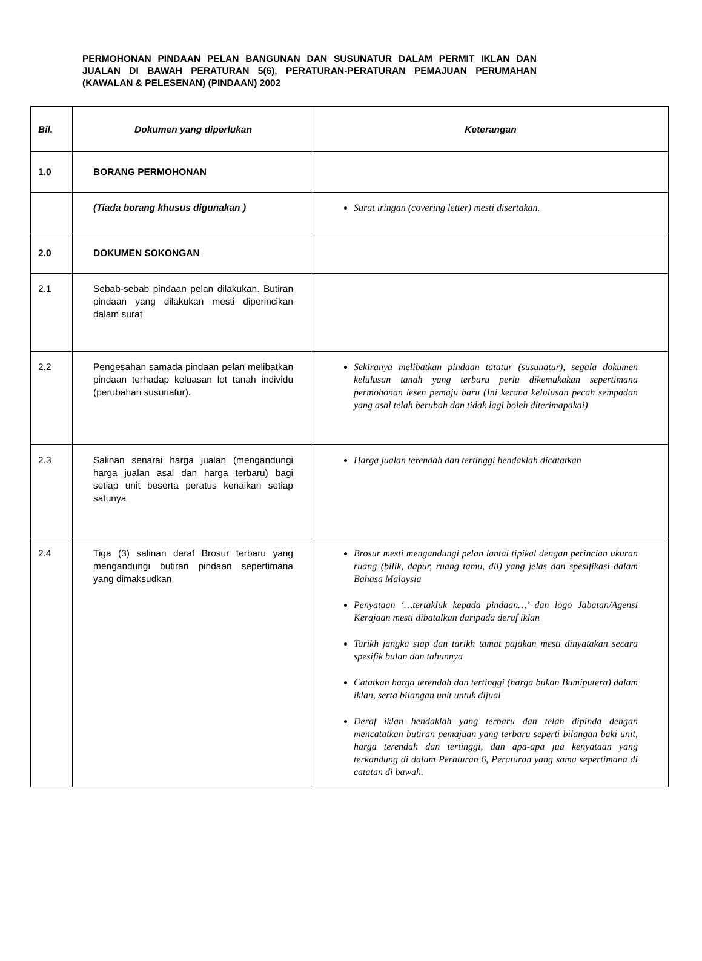PERMOHONAN PINDAAN PELAN BANGUNAN DAN SUSUNATUR DALAM PERMIT IKLAN DAN JUALAN DI BAWAH PERATURAN 5(6), PERATURAN-PERATURAN PEMAJUAN PERUMAHAN (KAWALAN & PELESENAN) (PINDAAN) 2002
| Bil. | Dokumen yang diperlukan | Keterangan |
| --- | --- | --- |
| 1.0 | BORANG PERMOHONAN | |
| | (Tiada borang khusus digunakan ) | Surat iringan (covering letter) mesti disertakan. |
| 2.0 | DOKUMEN SOKONGAN | |
| 2.1 | Sebab-sebab pindaan pelan dilakukan. Butiran pindaan yang dilakukan mesti diperincikan dalam surat | |
| 2.2 | Pengesahan samada pindaan pelan melibatkan pindaan terhadap keluasan lot tanah individu (perubahan susunatur). | Sekiranya melibatkan pindaan tatatur (susunatur), segala dokumen kelulusan tanah yang terbaru perlu dikemukakan sepertimana permohonan lesen pemaju baru (Ini kerana kelulusan pecah sempadan yang asal telah berubah dan tidak lagi boleh diterimapakai) |
| 2.3 | Salinan senarai harga jualan (mengandungi harga jualan asal dan harga terbaru) bagi setiap unit beserta peratus kenaikan setiap satunya | Harga jualan terendah dan tertinggi hendaklah dicatatkan |
| 2.4 | Tiga (3) salinan deraf Brosur terbaru yang mengandungi butiran pindaan sepertimana yang dimaksudkan | Brosur mesti mengandungi pelan lantai tipikal dengan perincian ukuran ruang (bilik, dapur, ruang tamu, dll) yang jelas dan spesifikasi dalam Bahasa Malaysia Penyataan ‘…tertakluk kepada pindaan…’ dan logo Jabatan/Agensi Kerajaan mesti dibatalkan daripada deraf iklan Tarikh jangka siap dan tarikh tamat pajakan mesti dinyatakan secara spesifik bulan dan tahunnya Catatkan harga terendah dan tertinggi (harga bukan Bumiputera) dalam iklan, serta bilangan unit untuk dijual Deraf iklan hendaklah yang terbaru dan telah dipinda dengan mencatatkan butiran pemajuan yang terbaru seperti bilangan baki unit, harga terendah dan tertinggi, dan apa-apa jua kenyataan yang terkandung di dalam Peraturan 6, Peraturan yang sama sepertimana di catatan di bawah. |